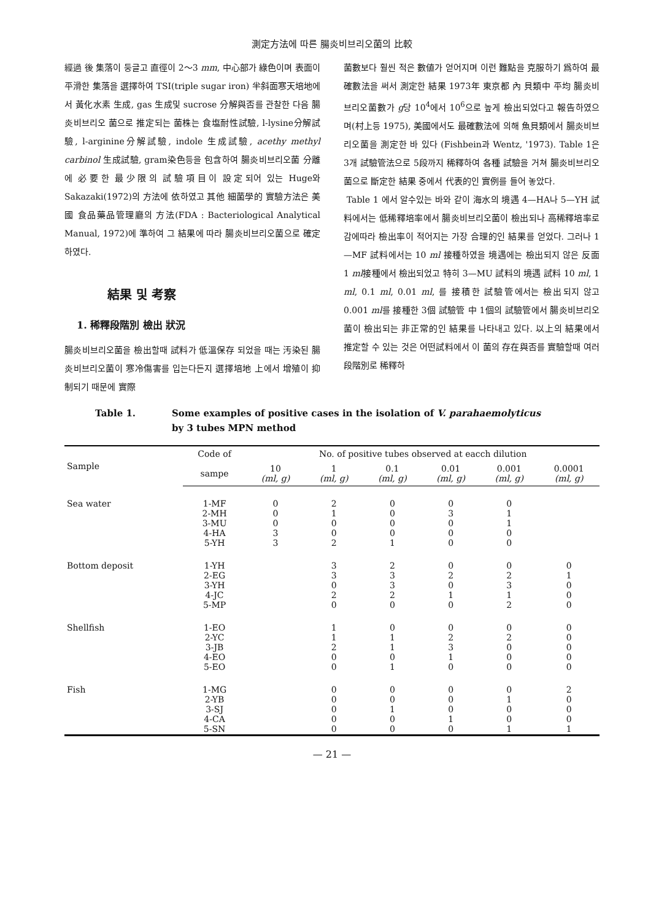測定方法에 따른 腸炎비브리오菌의 比較
經過 後 集落이 둥글고 直徑이 2～3 mm, 中心部가 綠色이며 表面이 平滑한 集落을 選擇하여 TSI(triple sugar iron) 半斜面寒天培地에서 黃化水素 生成, gas 生成및 sucrose 分解與否를 관찰한 다음 腸炎비브리오 菌으로 推定되는 菌株는 食塩耐性試驗, l-lysine分解試驗, l-arginine分解試驗, indole 生成試驗, acethy methyl carbinol 生成試驗, gram染色등을 包含하여 腸炎비브리오菌 分離에 必要한 最少限의 試驗項目이 設定되어 있는 Huge와 Sakazaki(1972)의 方法에 依하였고 其他 細菌學的 實驗方法은 美國 食品藥品管理廳의 方法(FDA : Bacteriological Analytical Manual, 1972)에 準하여 그 結果에 따라 腸炎비브리오菌으로 確定하였다.
結果 및 考察
1. 稀釋段階別 檢出 狀況
腸炎비브리오菌을 檢出할때 試料가 低溫保存 되었을 때는 汚染된 腸炎비브리오菌이 寒冷傷害를 입는다든지 選擇培地 上에서 增殖이 抑制되기 때문에 實際
菌數보다 훨씬 적은 數値가 얻어지며 이런 難點을 克服하기 爲하여 最確數法을 써서 測定한 結果 1973年 東京都 內 貝類中 平均 腸炎비브리오菌數가 g당 10<sup>4</sup>에서 10<sup>6</sup>으로 높게 檢出되었다고 報告하였으며(村上등 1975), 美國에서도 最確數法에 의해 魚貝類에서 腸炎비브리오菌을 測定한 바 있다 (Fishbein과 Wentz, '1973). Table 1은 3개 試驗管法으로 5段까지 稀釋하여 各種 試驗을 거쳐 腸炎비브리오菌으로 斷定한 結果 중에서 代表的인 實例를 들어 놓았다.
Table 1 에서 알수있는 바와 같이 海水의 境遇 4—HA나 5—YH 試料에서는 低稀釋培率에서 腸炎비브리오菌이 檢出되나 高稀釋培率로 감에따라 檢出率이 적어지는 가장 合理的인 結果를 얻었다. 그러나 1—MF 試料에서는 10 ml 接種하였을 境遇에는 檢出되지 않은 反面 1 ml接種에서 檢出되었고 特히 3—MU 試料의 境遇 試料 10 ml, 1 ml, 0.1 ml, 0.01 ml, 를 接積한 試驗管에서는 檢出되지 않고 0.001 ml를 接種한 3個 試驗管 中 1個의 試驗管에서 腸炎비브리오菌이 檢出되는 非正常的인 結果를 나타내고 있다. 以上의 結果에서 推定할 수 있는 것은 어떤試料에서 이 菌의 存在與否를 實驗할때 여러 段階別로 稀釋하
Table 1. Some examples of positive cases in the isolation of V. parahaemolyticus
by 3 tubes MPN method
| Sample | Code of | No. of positive tubes observed at eacch dilution | | | | | |
| --- | --- | --- | --- | --- | --- | --- | --- |
| | sampe | 10 (ml, g) | 1 (ml, g) | 0.1 (ml, g) | 0.01 (ml, g) | 0.001 (ml, g) | 0.0001 (ml, g) |
| Sea water | 1-MF 2-MH 3-MU 4-HA 5-YH | 0 0 0 3 3 | 2 1 0 0 2 | 0 0 0 0 1 | 0 3 0 0 0 | 0 1 1 0 0 | |
| Bottom deposit | 1-YH 2-EG 3-YH 4-JC 5-MP | | 3 3 0 2 0 | 2 3 3 2 0 | 0 2 0 1 0 | 0 2 3 1 2 | 0 1 0 0 0 |
| Shellfish | 1-EO 2-YC 3-JB 4-EO 5-EO | | 1 1 2 0 0 | 0 1 1 0 1 | 0 2 3 1 0 | 0 2 0 0 0 | 0 0 0 0 0 |
| Fish | 1-MG 2-YB 3-SJ 4-CA 5-SN | | 0 0 0 0 0 | 0 0 1 0 0 | 0 0 0 1 0 | 0 1 0 0 1 | 2 0 0 0 1 |
— 21 —